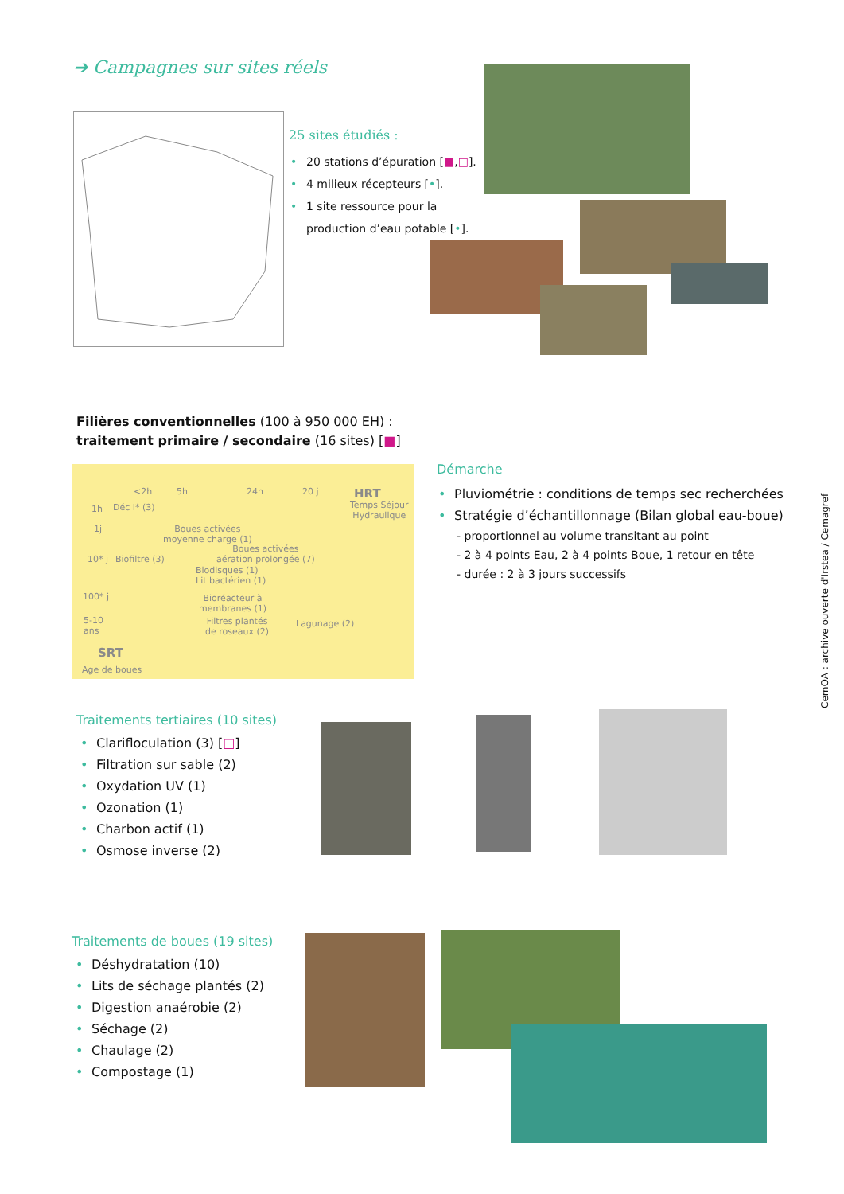➔ Campagnes sur sites réels
25 sites étudiés :
• 20 stations d’épuration [■,□].
• 4 milieux récepteurs [•].
• 1 site ressource pour la
production d’eau potable [•].
Filières conventionnelles (100 à 950 000 EH) :
traitement primaire / secondaire (16 sites) [■]
<2h 5h 24h 20 j HRT
Temps Séjour
Hydraulique
1h
1j
10* j
100* j
5-10
ans
Déc I* (3)
Boues activées
moyenne charge (1)
Boues activées
aération prolongée (7) Biofiltre (3)
Biodisques (1)
Lit bactérien (1)
Bioréacteur à
membranes (1)
Filtres plantés
de roseaux (2)
Lagunage (2)
SRT
Age de boues
Démarche
• Pluviométrie : conditions de temps sec recherchées
• Stratégie d’échantillonnage (Bilan global eau-boue)
- proportionnel au volume transitant au point
- 2 à 4 points Eau, 2 à 4 points Boue, 1 retour en tête
- durée : 2 à 3 jours successifs
Traitements tertiaires (10 sites)
• Clarifloculation (3) [□]
• Filtration sur sable (2)
• Oxydation UV (1)
• Ozonation (1)
• Charbon actif (1)
• Osmose inverse (2)
Traitements de boues (19 sites)
• Déshydratation (10)
• Lits de séchage plantés (2)
• Digestion anaérobie (2)
• Séchage (2)
• Chaulage (2)
• Compostage (1)
CemOA : archive ouverte d'Irstea / Cemagref